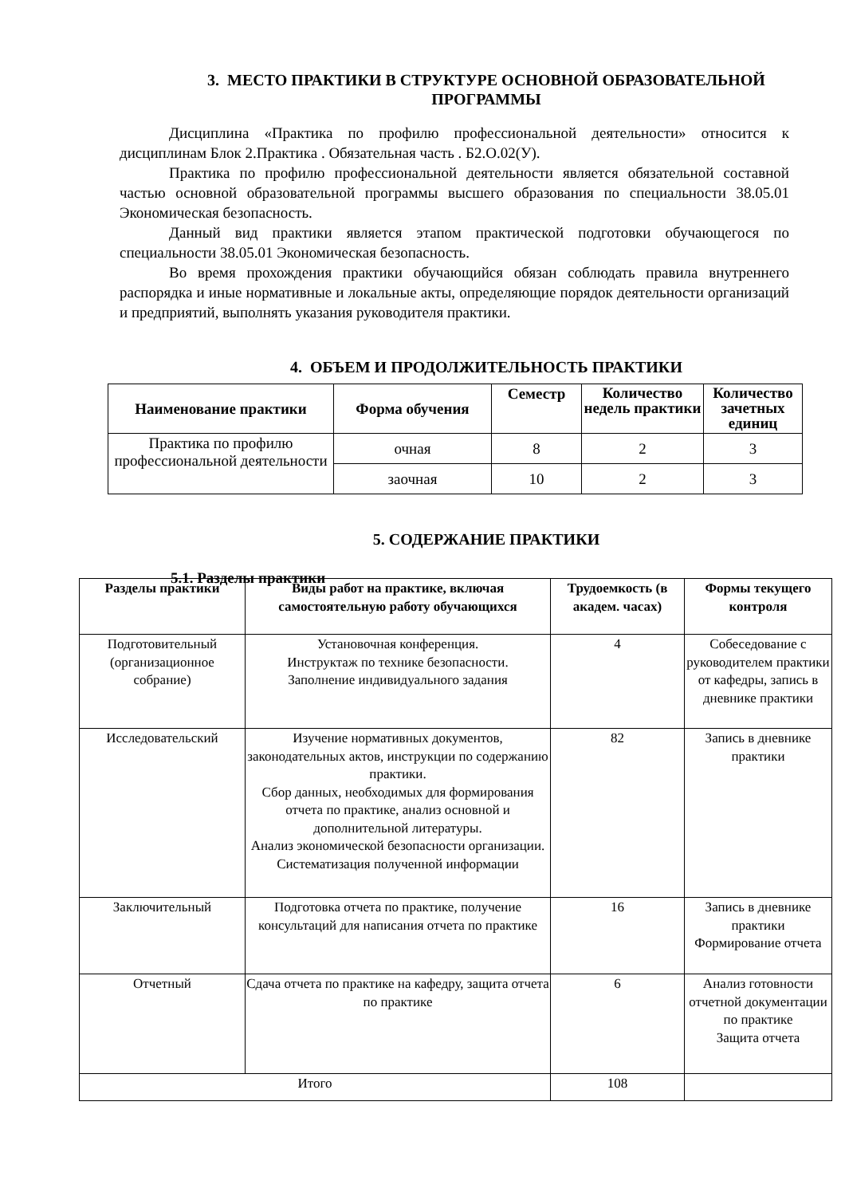3. МЕСТО ПРАКТИКИ В СТРУКТУРЕ ОСНОВНОЙ ОБРАЗОВАТЕЛЬНОЙ ПРОГРАММЫ
Дисциплина «Практика по профилю профессиональной деятельности» относится к дисциплинам Блок 2.Практика . Обязательная часть . Б2.О.02(У).
Практика по профилю профессиональной деятельности является обязательной составной частью основной образовательной программы высшего образования по специальности 38.05.01 Экономическая безопасность.
Данный вид практики является этапом практической подготовки обучающегося по специальности 38.05.01 Экономическая безопасность.
Во время прохождения практики обучающийся обязан соблюдать правила внутреннего распорядка и иные нормативные и локальные акты, определяющие порядок деятельности организаций и предприятий, выполнять указания руководителя практики.
4. ОБЪЕМ И ПРОДОЛЖИТЕЛЬНОСТЬ ПРАКТИКИ
| Наименование практики | Форма обучения | Семестр | Количество недель практики | Количество зачетных единиц |
| --- | --- | --- | --- | --- |
| Практика по профилю профессиональной деятельности | очная | 8 | 2 | 3 |
| | заочная | 10 | 2 | 3 |
5. СОДЕРЖАНИЕ ПРАКТИКИ
5.1. Разделы практики
| Разделы практики | Виды работ на практике, включая самостоятельную работу обучающихся | Трудоемкость (в академ. часах) | Формы текущего контроля |
| --- | --- | --- | --- |
| Подготовительный (организационное собрание) | Установочная конференция. Инструктаж по технике безопасности. Заполнение индивидуального задания | 4 | Собеседование с руководителем практики от кафедры, запись в дневнике практики |
| Исследовательский | Изучение нормативных документов, законодательных актов, инструкции по содержанию практики. Сбор данных, необходимых для формирования отчета по практике, анализ основной и дополнительной литературы. Анализ экономической безопасности организации. Систематизация полученной информации | 82 | Запись в дневнике практики |
| Заключительный | Подготовка отчета по практике, получение консультаций для написания отчета по практике | 16 | Запись в дневнике практики Формирование отчета |
| Отчетный | Сдача отчета по практике на кафедру, защита отчета по практике | 6 | Анализ готовности отчетной документации по практике Защита отчета |
| Итого | | 108 | |